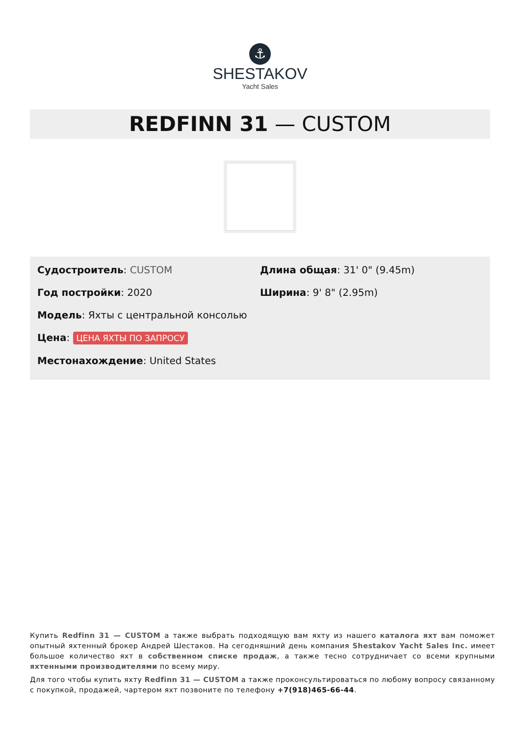⚓
SHESTAKOV
Yacht Sales
REDFINN 31 — CUSTOM
Судостроитель: CUSTOM
Год постройки: 2020
Модель: Яхты с центральной консолью
Цена: ЦЕНА ЯХТЫ ПО ЗАПРОСУ
Местонахождение: United States
Длина общая: 31' 0" (9.45m)
Ширина: 9' 8" (2.95m)
Купить Redfinn 31 — CUSTOM а также выбрать подходящую вам яхту из нашего каталога яхт вам поможет опытный яхтенный брокер Андрей Шестаков. На сегодняшний день компания Shestakov Yacht Sales Inc. имеет большое количество яхт в собственном списке продаж, а также тесно сотрудничает со всеми крупными яхтенными производителями по всему миру.
Для того чтобы купить яхту Redfinn 31 — CUSTOM а также проконсультироваться по любому вопросу связанному с покупкой, продажей, чартером яхт позвоните по телефону +7(918)465-66-44.